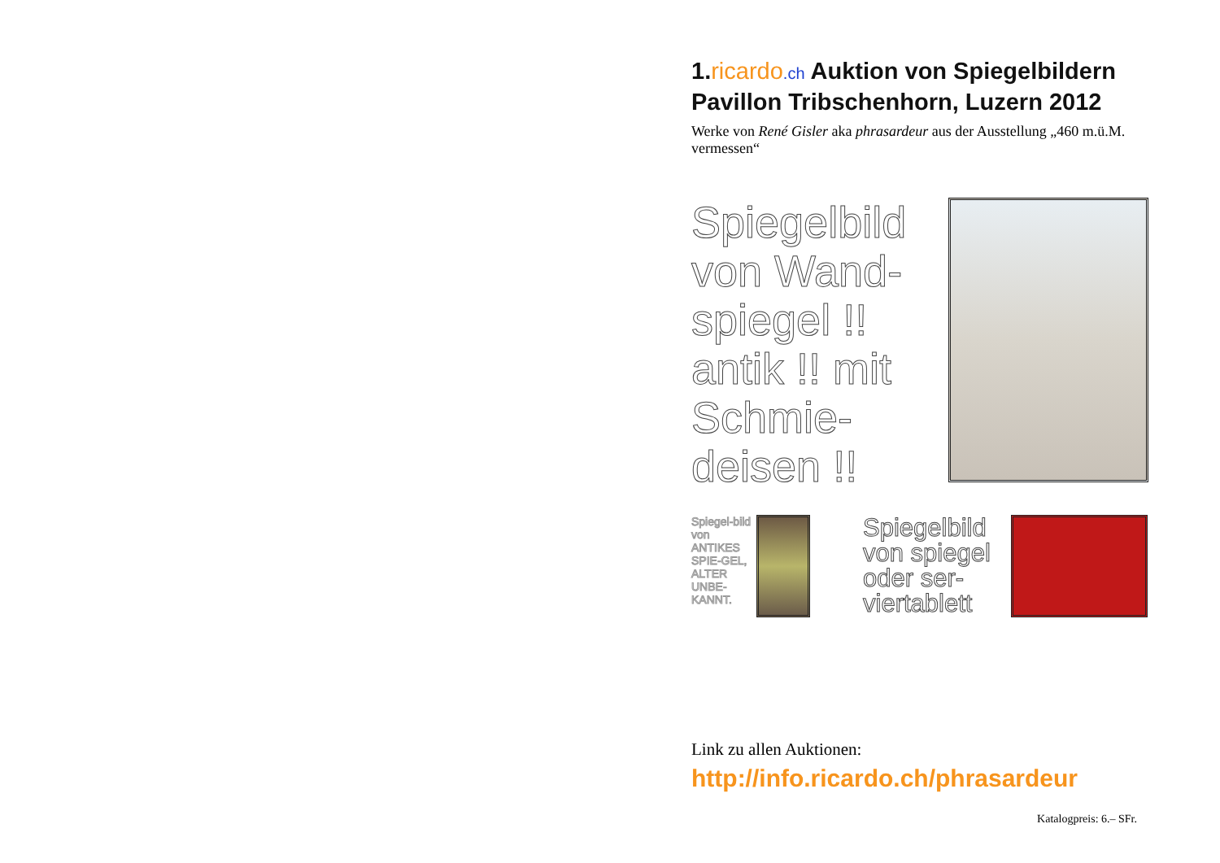1.ricardo.ch Auktion von Spiegelbildern Pavillon Tribschenhorn, Luzern 2012
Werke von René Gisler aka phrasardeur aus der Ausstellung „460 m.ü.M. vermessen“
Spiegelbild von Wand-spiegel !! antik !! mit Schmie-deisen !!
Spiegel-bild von ANTIKES SPIE-GEL, ALTER UNBE-KANNT.
Spiegelbild von spiegel oder ser-viertablett
Link zu allen Auktionen:
http://info.ricardo.ch/phrasardeur
Katalogpreis: 6.– SFr.